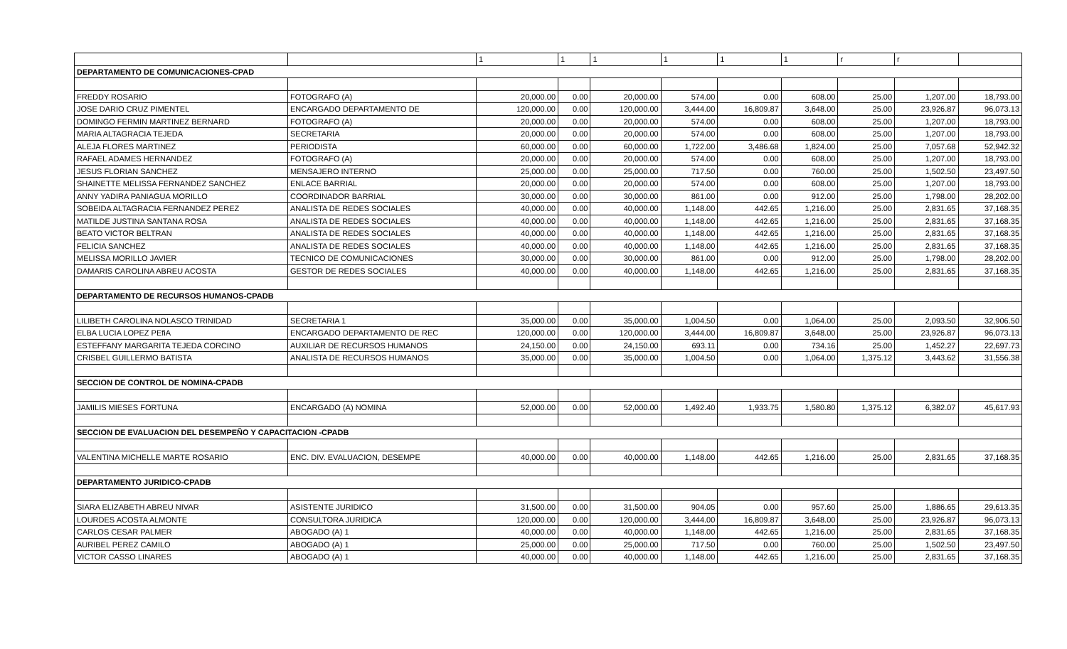| | | 1 | 1 | 1 | 1 | 1 | 1 | r | r | |
| DEPARTAMENTO DE COMUNICACIONES-CPAD | | | | | | | | | | |
| FREDDY ROSARIO | FOTOGRAFO (A) | 20,000.00 | 0.00 | 20,000.00 | 574.00 | 0.00 | 608.00 | 25.00 | 1,207.00 | 18,793.00 |
| JOSE DARIO CRUZ PIMENTEL | ENCARGADO DEPARTAMENTO DE | 120,000.00 | 0.00 | 120,000.00 | 3,444.00 | 16,809.87 | 3,648.00 | 25.00 | 23,926.87 | 96,073.13 |
| DOMINGO FERMIN MARTINEZ BERNARD | FOTOGRAFO (A) | 20,000.00 | 0.00 | 20,000.00 | 574.00 | 0.00 | 608.00 | 25.00 | 1,207.00 | 18,793.00 |
| MARIA ALTAGRACIA TEJEDA | SECRETARIA | 20,000.00 | 0.00 | 20,000.00 | 574.00 | 0.00 | 608.00 | 25.00 | 1,207.00 | 18,793.00 |
| ALEJA FLORES MARTINEZ | PERIODISTA | 60,000.00 | 0.00 | 60,000.00 | 1,722.00 | 3,486.68 | 1,824.00 | 25.00 | 7,057.68 | 52,942.32 |
| RAFAEL ADAMES HERNANDEZ | FOTOGRAFO (A) | 20,000.00 | 0.00 | 20,000.00 | 574.00 | 0.00 | 608.00 | 25.00 | 1,207.00 | 18,793.00 |
| JESUS FLORIAN SANCHEZ | MENSAJERO INTERNO | 25,000.00 | 0.00 | 25,000.00 | 717.50 | 0.00 | 760.00 | 25.00 | 1,502.50 | 23,497.50 |
| SHAINETTE MELISSA FERNANDEZ SANCHEZ | ENLACE BARRIAL | 20,000.00 | 0.00 | 20,000.00 | 574.00 | 0.00 | 608.00 | 25.00 | 1,207.00 | 18,793.00 |
| ANNY YADIRA PANIAGUA MORILLO | COORDINADOR BARRIAL | 30,000.00 | 0.00 | 30,000.00 | 861.00 | 0.00 | 912.00 | 25.00 | 1,798.00 | 28,202.00 |
| SOBEIDA ALTAGRACIA FERNANDEZ PEREZ | ANALISTA DE REDES SOCIALES | 40,000.00 | 0.00 | 40,000.00 | 1,148.00 | 442.65 | 1,216.00 | 25.00 | 2,831.65 | 37,168.35 |
| MATILDE JUSTINA SANTANA ROSA | ANALISTA DE REDES SOCIALES | 40,000.00 | 0.00 | 40,000.00 | 1,148.00 | 442.65 | 1,216.00 | 25.00 | 2,831.65 | 37,168.35 |
| BEATO VICTOR BELTRAN | ANALISTA DE REDES SOCIALES | 40,000.00 | 0.00 | 40,000.00 | 1,148.00 | 442.65 | 1,216.00 | 25.00 | 2,831.65 | 37,168.35 |
| FELICIA SANCHEZ | ANALISTA DE REDES SOCIALES | 40,000.00 | 0.00 | 40,000.00 | 1,148.00 | 442.65 | 1,216.00 | 25.00 | 2,831.65 | 37,168.35 |
| MELISSA MORILLO JAVIER | TECNICO DE COMUNICACIONES | 30,000.00 | 0.00 | 30,000.00 | 861.00 | 0.00 | 912.00 | 25.00 | 1,798.00 | 28,202.00 |
| DAMARIS CAROLINA ABREU ACOSTA | GESTOR DE REDES SOCIALES | 40,000.00 | 0.00 | 40,000.00 | 1,148.00 | 442.65 | 1,216.00 | 25.00 | 2,831.65 | 37,168.35 |
| DEPARTAMENTO DE RECURSOS HUMANOS-CPADB | | | | | | | | | | |
| LILIBETH CAROLINA NOLASCO TRINIDAD | SECRETARIA 1 | 35,000.00 | 0.00 | 35,000.00 | 1,004.50 | 0.00 | 1,064.00 | 25.00 | 2,093.50 | 32,906.50 |
| ELBA LUCIA LOPEZ PEfiA | ENCARGADO DEPARTAMENTO DE REC | 120,000.00 | 0.00 | 120,000.00 | 3,444.00 | 16,809.87 | 3,648.00 | 25.00 | 23,926.87 | 96,073.13 |
| ESTEFFANY MARGARITA TEJEDA CORCINO | AUXILIAR DE RECURSOS HUMANOS | 24,150.00 | 0.00 | 24,150.00 | 693.11 | 0.00 | 734.16 | 25.00 | 1,452.27 | 22,697.73 |
| CRISBEL GUILLERMO BATISTA | ANALISTA DE RECURSOS HUMANOS | 35,000.00 | 0.00 | 35,000.00 | 1,004.50 | 0.00 | 1,064.00 | 1,375.12 | 3,443.62 | 31,556.38 |
| SECCION DE CONTROL DE NOMINA-CPADB | | | | | | | | | | |
| JAMILIS MIESES FORTUNA | ENCARGADO (A) NOMINA | 52,000.00 | 0.00 | 52,000.00 | 1,492.40 | 1,933.75 | 1,580.80 | 1,375.12 | 6,382.07 | 45,617.93 |
| SECCION DE EVALUACION DEL DESEMPEÑO Y CAPACITACION -CPADB | | | | | | | | | | |
| VALENTINA MICHELLE MARTE ROSARIO | ENC. DIV. EVALUACION, DESEMPE | 40,000.00 | 0.00 | 40,000.00 | 1,148.00 | 442.65 | 1,216.00 | 25.00 | 2,831.65 | 37,168.35 |
| DEPARTAMENTO JURIDICO-CPADB | | | | | | | | | | |
| SIARA ELIZABETH ABREU NIVAR | ASISTENTE JURIDICO | 31,500.00 | 0.00 | 31,500.00 | 904.05 | 0.00 | 957.60 | 25.00 | 1,886.65 | 29,613.35 |
| LOURDES ACOSTA ALMONTE | CONSULTORA JURIDICA | 120,000.00 | 0.00 | 120,000.00 | 3,444.00 | 16,809.87 | 3,648.00 | 25.00 | 23,926.87 | 96,073.13 |
| CARLOS CESAR PALMER | ABOGADO (A) 1 | 40,000.00 | 0.00 | 40,000.00 | 1,148.00 | 442.65 | 1,216.00 | 25.00 | 2,831.65 | 37,168.35 |
| AURIBEL PEREZ CAMILO | ABOGADO (A) 1 | 25,000.00 | 0.00 | 25,000.00 | 717.50 | 0.00 | 760.00 | 25.00 | 1,502.50 | 23,497.50 |
| VICTOR CASSO LINARES | ABOGADO (A) 1 | 40,000.00 | 0.00 | 40,000.00 | 1,148.00 | 442.65 | 1,216.00 | 25.00 | 2,831.65 | 37,168.35 |